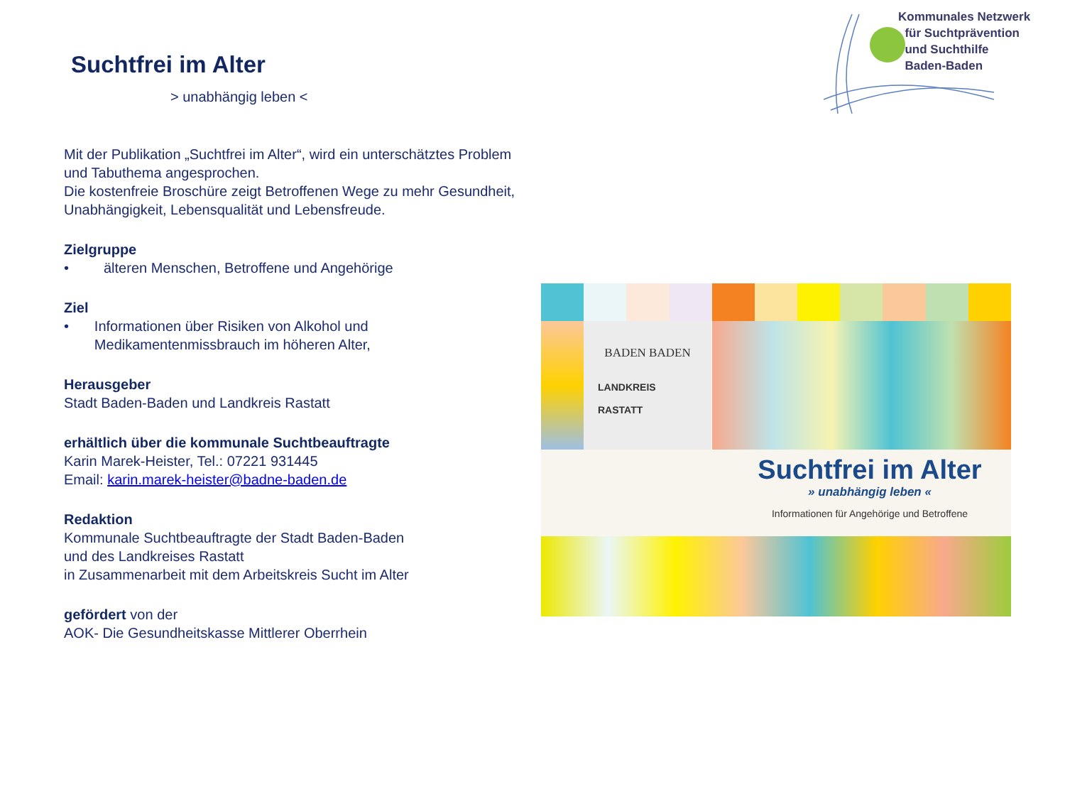Kommunales Netzwerk
für Suchtprävention
und Suchthilfe
Baden-Baden
Suchtfrei im Alter
> unabhängig leben <
Mit der Publikation „Suchtfrei im Alter“, wird ein unterschätztes Problem und Tabuthema angesprochen.
Die kostenfreie Broschüre zeigt Betroffenen Wege zu mehr Gesundheit, Unabhängigkeit, Lebensqualität und Lebensfreude.
Zielgruppe
• älteren Menschen, Betroffene und Angehörige
Ziel
• Informationen über Risiken von Alkohol und Medikamentenmissbrauch im höheren Alter,
Herausgeber
Stadt Baden-Baden und Landkreis Rastatt
erhältlich über die kommunale Suchtbeauftragte
Karin Marek-Heister, Tel.: 07221 931445
Email: karin.marek-heister@badne-baden.de
Redaktion
Kommunale Suchtbeauftragte der Stadt Baden-Baden
und des Landkreises Rastatt
in Zusammenarbeit mit dem Arbeitskreis Sucht im Alter
gefördert von der
AOK- Die Gesundheitskasse Mittlerer Oberrhein
BADEN BADEN
LANDKREIS
RASTATT
Suchtfrei im Alter
» unabhängig leben «
Informationen für Angehörige und Betroffene